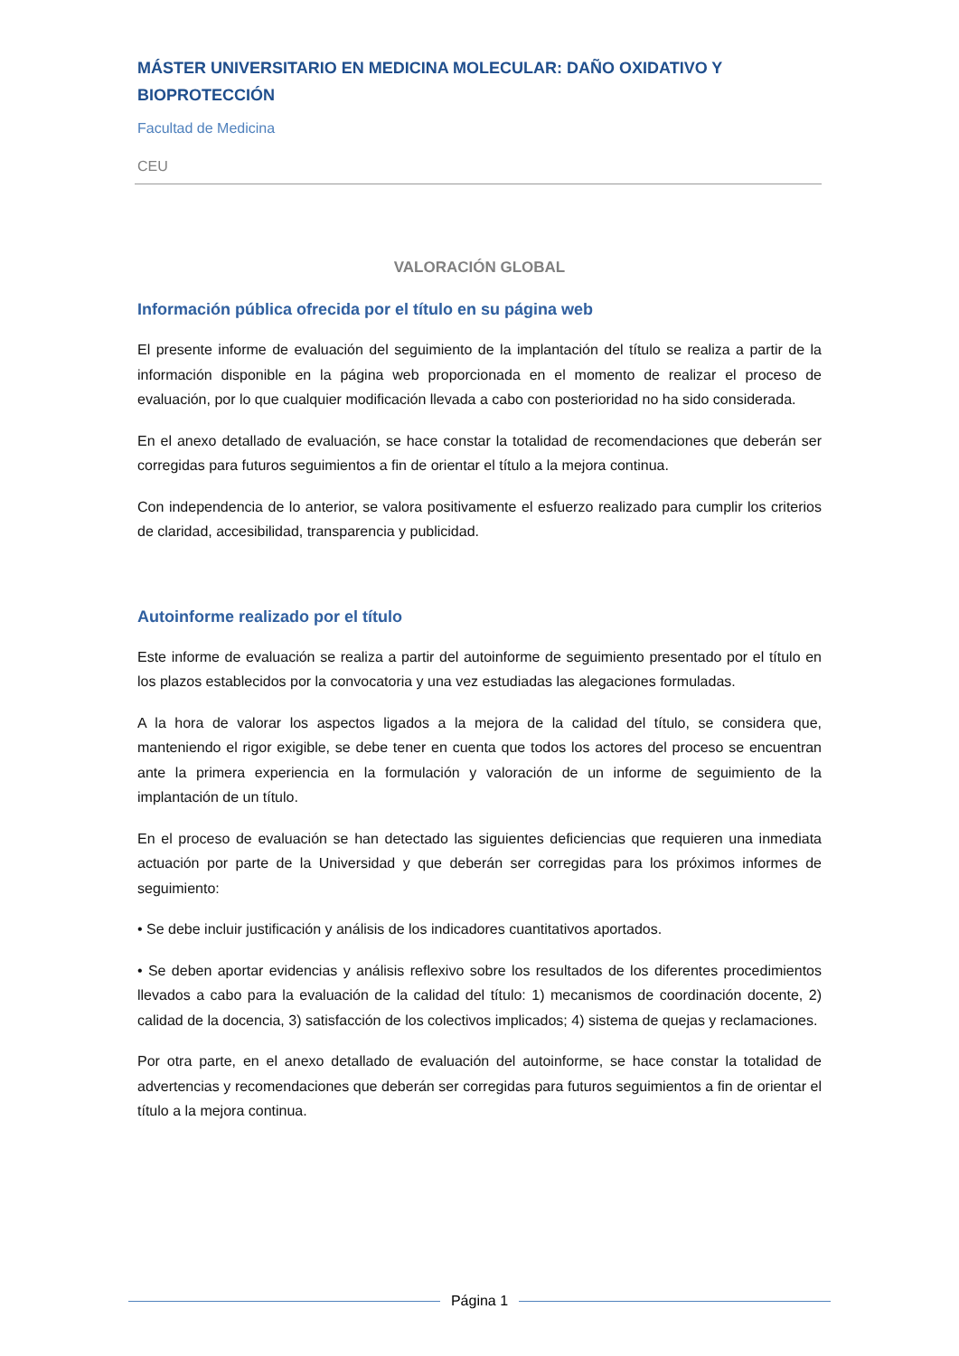MÁSTER UNIVERSITARIO EN MEDICINA MOLECULAR: DAÑO OXIDATIVO Y BIOPROTECCIÓN
Facultad de Medicina
CEU
VALORACIÓN GLOBAL
Información pública ofrecida por el título en su página web
El presente informe de evaluación del seguimiento de la implantación del título se realiza a partir de la información disponible en la página web proporcionada en el momento de realizar el proceso de evaluación, por lo que cualquier modificación llevada a cabo con posterioridad no ha sido considerada.
En el anexo detallado de evaluación, se hace constar la totalidad de recomendaciones que deberán ser corregidas para futuros seguimientos a fin de orientar el título a la mejora continua.
Con independencia de lo anterior, se valora positivamente el esfuerzo realizado para cumplir los criterios de claridad, accesibilidad, transparencia y publicidad.
Autoinforme realizado por el título
Este informe de evaluación se realiza a partir del autoinforme de seguimiento presentado por el título en los plazos establecidos por la convocatoria y una vez estudiadas las alegaciones formuladas.
A la hora de valorar los aspectos ligados a la mejora de la calidad del título, se considera que, manteniendo el rigor exigible, se debe tener en cuenta que todos los actores del proceso se encuentran ante la primera experiencia en la formulación y valoración de un informe de seguimiento de la implantación de un título.
En el proceso de evaluación se han detectado las siguientes deficiencias que requieren una inmediata actuación por parte de la Universidad y que deberán ser corregidas para los próximos informes de seguimiento:
• Se debe incluir justificación y análisis de los indicadores cuantitativos aportados.
• Se deben aportar evidencias y análisis reflexivo sobre los resultados de los diferentes procedimientos llevados a cabo para la evaluación de la calidad del título: 1) mecanismos de coordinación docente, 2) calidad de la docencia, 3) satisfacción de los colectivos implicados; 4) sistema de quejas y reclamaciones.
Por otra parte, en el anexo detallado de evaluación del autoinforme, se hace constar la totalidad de advertencias y recomendaciones que deberán ser corregidas para futuros seguimientos a fin de orientar el título a la mejora continua.
Página 1